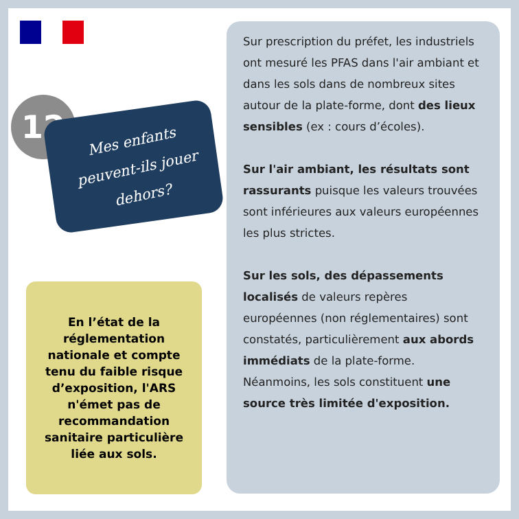12
Mes enfants peuvent-ils jouer dehors?
En l’état de la réglementation nationale et compte tenu du faible risque d’exposition, l'ARS n'émet pas de recommandation sanitaire particulière liée aux sols.
Sur prescription du préfet, les industriels ont mesuré les PFAS dans l'air ambiant et dans les sols dans de nombreux sites autour de la plate-forme, dont des lieux sensibles (ex : cours d’écoles).
Sur l'air ambiant, les résultats sont rassurants puisque les valeurs trouvées sont inférieures aux valeurs européennes les plus strictes.
Sur les sols, des dépassements localisés de valeurs repères européennes (non réglementaires) sont constatés, particulièrement aux abords immédiats de la plate-forme. Néanmoins, les sols constituent une source très limitée d'exposition.